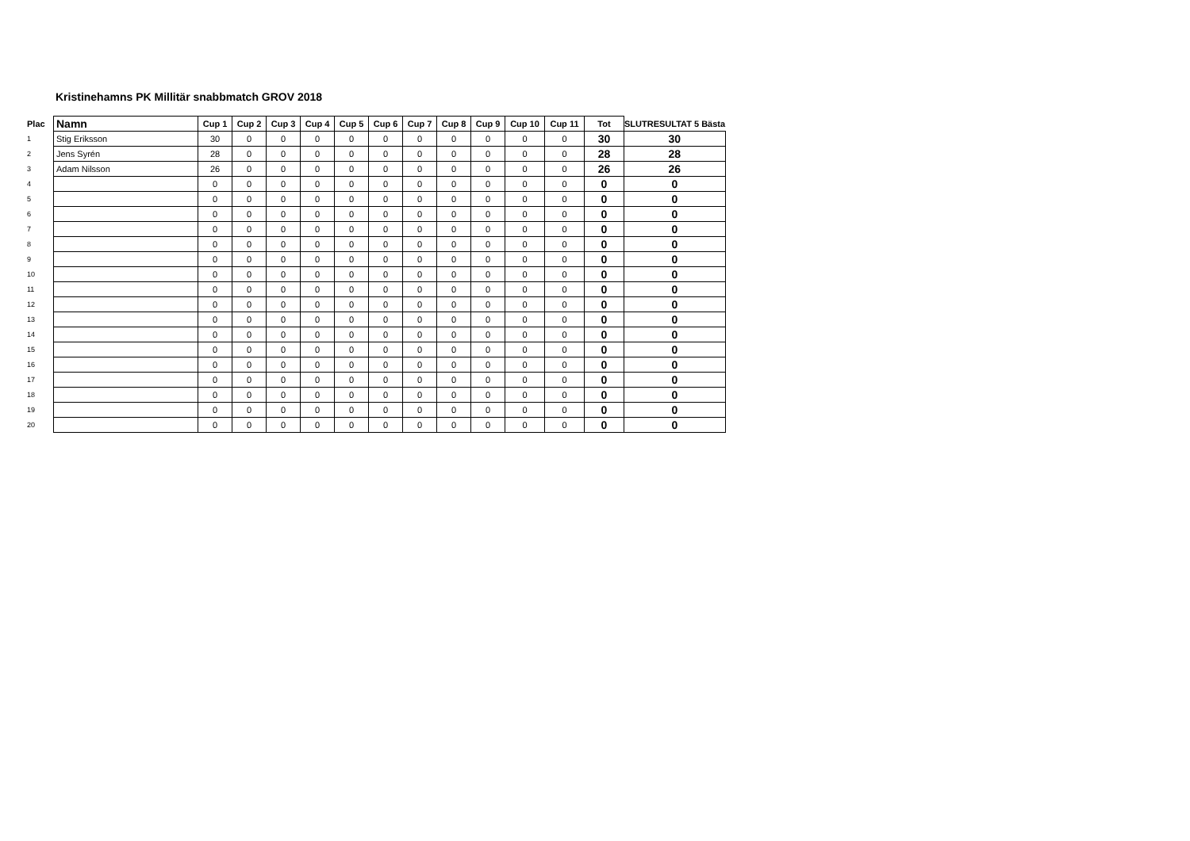Kristinehamns PK Millitär snabbmatch GROV 2018
| Plac | Namn | Cup 1 | Cup 2 | Cup 3 | Cup 4 | Cup 5 | Cup 6 | Cup 7 | Cup 8 | Cup 9 | Cup 10 | Cup 11 | Tot | SLUTRESULTAT 5 Bästa |
| --- | --- | --- | --- | --- | --- | --- | --- | --- | --- | --- | --- | --- | --- | --- |
| 1 | Stig Eriksson | 30 | 0 | 0 | 0 | 0 | 0 | 0 | 0 | 0 | 0 | 0 | 30 | 30 |
| 2 | Jens Syrén | 28 | 0 | 0 | 0 | 0 | 0 | 0 | 0 | 0 | 0 | 0 | 28 | 28 |
| 3 | Adam Nilsson | 26 | 0 | 0 | 0 | 0 | 0 | 0 | 0 | 0 | 0 | 0 | 26 | 26 |
| 4 | | 0 | 0 | 0 | 0 | 0 | 0 | 0 | 0 | 0 | 0 | 0 | 0 | 0 |
| 5 | | 0 | 0 | 0 | 0 | 0 | 0 | 0 | 0 | 0 | 0 | 0 | 0 | 0 |
| 6 | | 0 | 0 | 0 | 0 | 0 | 0 | 0 | 0 | 0 | 0 | 0 | 0 | 0 |
| 7 | | 0 | 0 | 0 | 0 | 0 | 0 | 0 | 0 | 0 | 0 | 0 | 0 | 0 |
| 8 | | 0 | 0 | 0 | 0 | 0 | 0 | 0 | 0 | 0 | 0 | 0 | 0 | 0 |
| 9 | | 0 | 0 | 0 | 0 | 0 | 0 | 0 | 0 | 0 | 0 | 0 | 0 | 0 |
| 10 | | 0 | 0 | 0 | 0 | 0 | 0 | 0 | 0 | 0 | 0 | 0 | 0 | 0 |
| 11 | | 0 | 0 | 0 | 0 | 0 | 0 | 0 | 0 | 0 | 0 | 0 | 0 | 0 |
| 12 | | 0 | 0 | 0 | 0 | 0 | 0 | 0 | 0 | 0 | 0 | 0 | 0 | 0 |
| 13 | | 0 | 0 | 0 | 0 | 0 | 0 | 0 | 0 | 0 | 0 | 0 | 0 | 0 |
| 14 | | 0 | 0 | 0 | 0 | 0 | 0 | 0 | 0 | 0 | 0 | 0 | 0 | 0 |
| 15 | | 0 | 0 | 0 | 0 | 0 | 0 | 0 | 0 | 0 | 0 | 0 | 0 | 0 |
| 16 | | 0 | 0 | 0 | 0 | 0 | 0 | 0 | 0 | 0 | 0 | 0 | 0 | 0 |
| 17 | | 0 | 0 | 0 | 0 | 0 | 0 | 0 | 0 | 0 | 0 | 0 | 0 | 0 |
| 18 | | 0 | 0 | 0 | 0 | 0 | 0 | 0 | 0 | 0 | 0 | 0 | 0 | 0 |
| 19 | | 0 | 0 | 0 | 0 | 0 | 0 | 0 | 0 | 0 | 0 | 0 | 0 | 0 |
| 20 | | 0 | 0 | 0 | 0 | 0 | 0 | 0 | 0 | 0 | 0 | 0 | 0 | 0 |